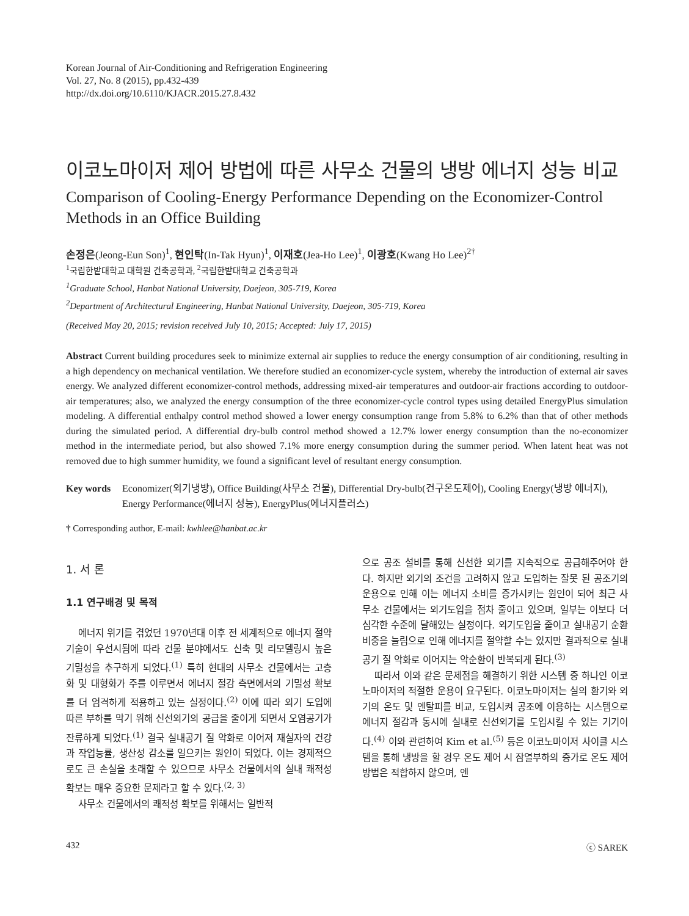Korean Journal of Air-Conditioning and Refrigeration Engineering
Vol. 27, No. 8 (2015), pp.432-439
http://dx.doi.org/10.6110/KJACR.2015.27.8.432
이코노마이저 제어 방법에 따른 사무소 건물의 냉방 에너지 성능 비교
Comparison of Cooling-Energy Performance Depending on the Economizer-Control Methods in an Office Building
손정은(Jeong-Eun Son)<sup>1</sup>, 현인탁(In-Tak Hyun)<sup>1</sup>, 이재호(Jea-Ho Lee)<sup>1</sup>, 이광호(Kwang Ho Lee)<sup>2†</sup>
<sup>1</sup> 국립한밭대학교 대학원 건축공학과, <sup>2</sup>국립한밭대학교 건축공학과
<sup>1</sup> Graduate School, Hanbat National University, Daejeon, 305-719, Korea
<sup>2</sup> Department of Architectural Engineering, Hanbat National University, Daejeon, 305-719, Korea
(Received May 20, 2015; revision received July 10, 2015; Accepted: July 17, 2015)
Abstract Current building procedures seek to minimize external air supplies to reduce the energy consumption of air conditioning, resulting in a high dependency on mechanical ventilation. We therefore studied an economizer-cycle system, whereby the introduction of external air saves energy. We analyzed different economizer-control methods, addressing mixed-air temperatures and outdoor-air fractions according to outdoor-air temperatures; also, we analyzed the energy consumption of the three economizer-cycle control types using detailed EnergyPlus simulation modeling. A differential enthalpy control method showed a lower energy consumption range from 5.8% to 6.2% than that of other methods during the simulated period. A differential dry-bulb control method showed a 12.7% lower energy consumption than the no-economizer method in the intermediate period, but also showed 7.1% more energy consumption during the summer period. When latent heat was not removed due to high summer humidity, we found a significant level of resultant energy consumption.
Key words Economizer(외기냉방), Office Building(사무소 건물), Differential Dry-bulb(건구온도제어), Cooling Energy(냉방 에너지), Energy Performance(에너지 성능), EnergyPlus(에너지플러스)
† Corresponding author, E-mail: kwhlee@hanbat.ac.kr
1. 서 론
1.1 연구배경 및 목적
에너지 위기를 겪었던 1970년대 이후 전 세계적으로 에너지 절약기술이 우선시됨에 따라 건물 분야에서도 신축 및 리모델링시 높은 기밀성을 추구하게 되었다.<sup>(1)</sup> 특히 현대의 사무소 건물에서는 고층화 및 대형화가 주를 이루면서 에너지 절감 측면에서의 기밀성 확보를 더 엄격하게 적용하고 있는 실정이다.<sup>(2)</sup> 이에 따라 외기 도입에 따른 부하를 막기 위해 신선외기의 공급을 줄이게 되면서 오염공기가 잔류하게 되었다.<sup>(1)</sup> 결국 실내공기 질 악화로 이어져 재실자의 건강과 작업능률, 생산성 감소를 일으키는 원인이 되었다. 이는 경제적으로도 큰 손실을 초래할 수 있으므로 사무소 건물에서의 실내 쾌적성 확보는 매우 중요한 문제라고 할 수 있다.<sup>(2, 3)</sup>
사무소 건물에서의 쾌적성 확보를 위해서는 일반적
으로 공조 설비를 통해 신선한 외기를 지속적으로 공급해주어야 한다. 하지만 외기의 조건을 고려하지 않고 도입하는 잘못 된 공조기의 운용으로 인해 이는 에너지 소비를 증가시키는 원인이 되어 최근 사무소 건물에서는 외기도입을 점차 줄이고 있으며, 일부는 이보다 더 심각한 수준에 달해있는 실정이다. 외기도입을 줄이고 실내공기 순환 비중을 늘림으로 인해 에너지를 절약할 수는 있지만 결과적으로 실내 공기 질 악화로 이어지는 악순환이 반복되게 된다.<sup>(3)</sup>
따라서 이와 같은 문제점을 해결하기 위한 시스템 중 하나인 이코노마이저의 적절한 운용이 요구된다. 이코노마이저는 실의 환기와 외기의 온도 및 엔탈피를 비교, 도입시켜 공조에 이용하는 시스템으로 에너지 절감과 동시에 실내로 신선외기를 도입시킬 수 있는 기기이다.<sup>(4)</sup> 이와 관련하여 Kim et al.<sup>(5)</sup> 등은 이코노마이저 사이클 시스템을 통해 냉방을 할 경우 온도 제어 시 잠열부하의 증가로 온도 제어 방법은 적합하지 않으며, 엔
432 ⓒ SAREK